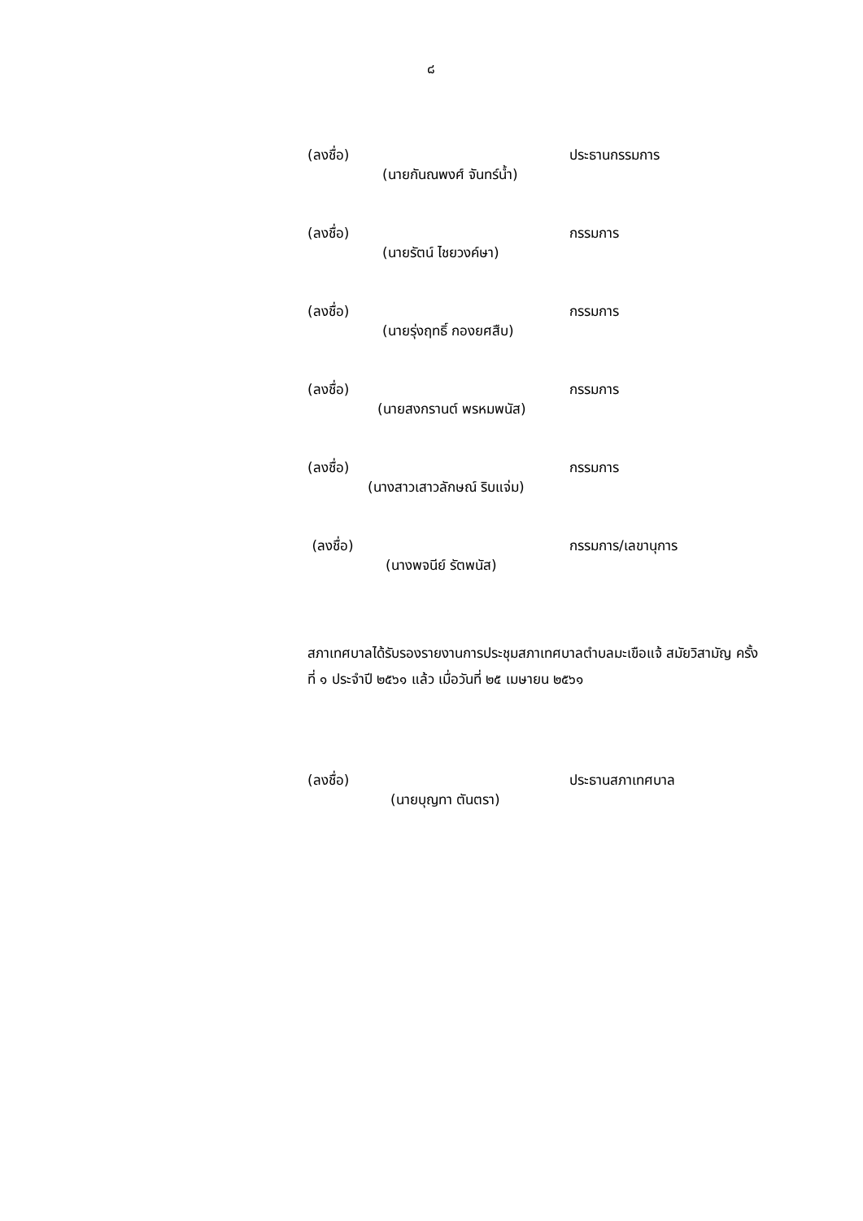๘
(ลงชื่อ) ประธานกรรมการ
(นายกันณพงศ์ จันทร์น้ำ)
(ลงชื่อ) กรรมการ
(นายรัตน์ ไชยวงค์ษา)
(ลงชื่อ) กรรมการ
(นายรุ่งฤทธิ์ กองยศสืบ)
(ลงชื่อ) กรรมการ
(นายสงกรานต์ พรหมพนัส)
(ลงชื่อ) กรรมการ
(นางสาวเสาวลักษณ์ ริบแจ่ม)
(ลงชื่อ) กรรมการ/เลขานุการ
(นางพจนีย์ รัตพนัส)
สภาเทศบาลได้รับรองรายงานการประชุมสภาเทศบาลตำบลมะเขือแจ้ สมัยวิสามัญ ครั้งที่ ๑ ประจำปี ๒๕๖๑ แล้ว เมื่อวันที่ ๒๕ เมษายน ๒๕๖๑
(ลงชื่อ) ประธานสภาเทศบาล
(นายบุญทา ตันตรา)